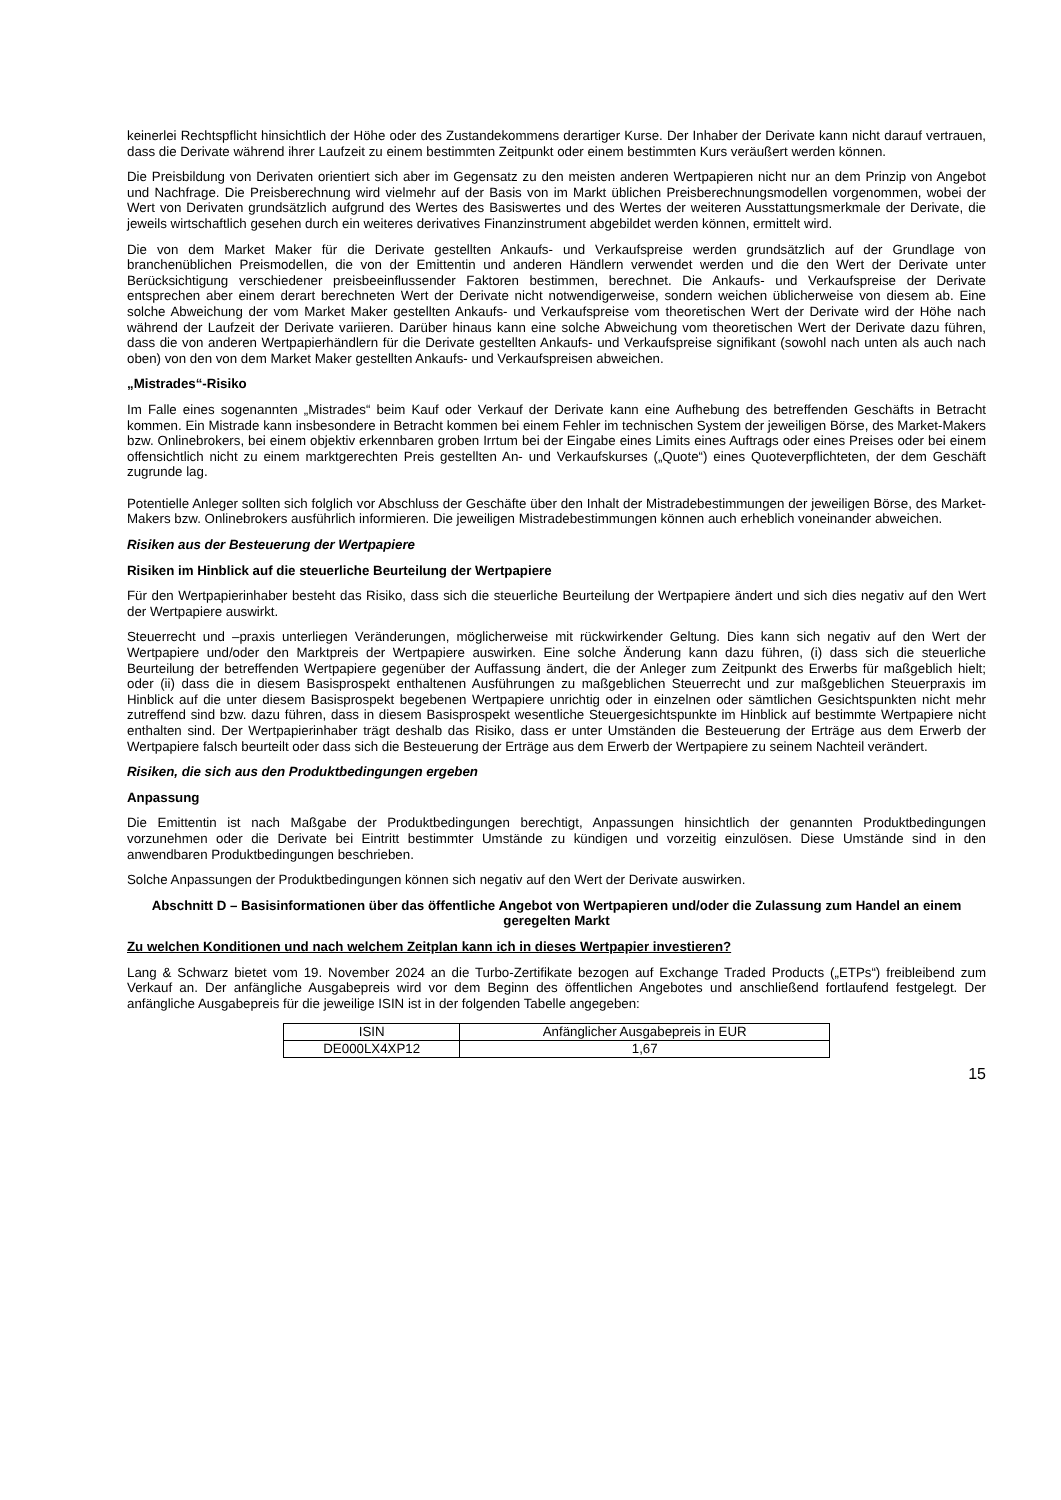keinerlei Rechtspflicht hinsichtlich der Höhe oder des Zustandekommens derartiger Kurse. Der Inhaber der Derivate kann nicht darauf vertrauen, dass die Derivate während ihrer Laufzeit zu einem bestimmten Zeitpunkt oder einem bestimmten Kurs veräußert werden können.
Die Preisbildung von Derivaten orientiert sich aber im Gegensatz zu den meisten anderen Wertpapieren nicht nur an dem Prinzip von Angebot und Nachfrage. Die Preisberechnung wird vielmehr auf der Basis von im Markt üblichen Preisberechnungsmodellen vorgenommen, wobei der Wert von Derivaten grundsätzlich aufgrund des Wertes des Basiswertes und des Wertes der weiteren Ausstattungsmerkmale der Derivate, die jeweils wirtschaftlich gesehen durch ein weiteres derivatives Finanzinstrument abgebildet werden können, ermittelt wird.
Die von dem Market Maker für die Derivate gestellten Ankaufs- und Verkaufspreise werden grundsätzlich auf der Grundlage von branchenüblichen Preismodellen, die von der Emittentin und anderen Händlern verwendet werden und die den Wert der Derivate unter Berücksichtigung verschiedener preisbeeinflussender Faktoren bestimmen, berechnet. Die Ankaufs- und Verkaufspreise der Derivate entsprechen aber einem derart berechneten Wert der Derivate nicht notwendigerweise, sondern weichen üblicherweise von diesem ab. Eine solche Abweichung der vom Market Maker gestellten Ankaufs- und Verkaufspreise vom theoretischen Wert der Derivate wird der Höhe nach während der Laufzeit der Derivate variieren. Darüber hinaus kann eine solche Abweichung vom theoretischen Wert der Derivate dazu führen, dass die von anderen Wertpapierhändlern für die Derivate gestellten Ankaufs- und Verkaufspreise signifikant (sowohl nach unten als auch nach oben) von den von dem Market Maker gestellten Ankaufs- und Verkaufspreisen abweichen.
„Mistrades“-Risiko
Im Falle eines sogenannten „Mistrades“ beim Kauf oder Verkauf der Derivate kann eine Aufhebung des betreffenden Geschäfts in Betracht kommen. Ein Mistrade kann insbesondere in Betracht kommen bei einem Fehler im technischen System der jeweiligen Börse, des Market-Makers bzw. Onlinebrokers, bei einem objektiv erkennbaren groben Irrtum bei der Eingabe eines Limits eines Auftrags oder eines Preises oder bei einem offensichtlich nicht zu einem marktgerechten Preis gestellten An- und Verkaufskurses („Quote“) eines Quoteverpflichteten, der dem Geschäft zugrunde lag.
Potentielle Anleger sollten sich folglich vor Abschluss der Geschäfte über den Inhalt der Mistradebestimmungen der jeweiligen Börse, des Market-Makers bzw. Onlinebrokers ausführlich informieren. Die jeweiligen Mistradebestimmungen können auch erheblich voneinander abweichen.
Risiken aus der Besteuerung der Wertpapiere
Risiken im Hinblick auf die steuerliche Beurteilung der Wertpapiere
Für den Wertpapierinhaber besteht das Risiko, dass sich die steuerliche Beurteilung der Wertpapiere ändert und sich dies negativ auf den Wert der Wertpapiere auswirkt.
Steuerrecht und –praxis unterliegen Veränderungen, möglicherweise mit rückwirkender Geltung. Dies kann sich negativ auf den Wert der Wertpapiere und/oder den Marktpreis der Wertpapiere auswirken. Eine solche Änderung kann dazu führen, (i) dass sich die steuerliche Beurteilung der betreffenden Wertpapiere gegenüber der Auffassung ändert, die der Anleger zum Zeitpunkt des Erwerbs für maßgeblich hielt; oder (ii) dass die in diesem Basisprospekt enthaltenen Ausführungen zu maßgeblichen Steuerrecht und zur maßgeblichen Steuerpraxis im Hinblick auf die unter diesem Basisprospekt begebenen Wertpapiere unrichtig oder in einzelnen oder sämtlichen Gesichtspunkten nicht mehr zutreffend sind bzw. dazu führen, dass in diesem Basisprospekt wesentliche Steuergesichtspunkte im Hinblick auf bestimmte Wertpapiere nicht enthalten sind. Der Wertpapierinhaber trägt deshalb das Risiko, dass er unter Umständen die Besteuerung der Erträge aus dem Erwerb der Wertpapiere falsch beurteilt oder dass sich die Besteuerung der Erträge aus dem Erwerb der Wertpapiere zu seinem Nachteil verändert.
Risiken, die sich aus den Produktbedingungen ergeben
Anpassung
Die Emittentin ist nach Maßgabe der Produktbedingungen berechtigt, Anpassungen hinsichtlich der genannten Produktbedingungen vorzunehmen oder die Derivate bei Eintritt bestimmter Umstände zu kündigen und vorzeitig einzulösen. Diese Umstände sind in den anwendbaren Produktbedingungen beschrieben.
Solche Anpassungen der Produktbedingungen können sich negativ auf den Wert der Derivate auswirken.
Abschnitt D – Basisinformationen über das öffentliche Angebot von Wertpapieren und/oder die Zulassung zum Handel an einem geregelten Markt
Zu welchen Konditionen und nach welchem Zeitplan kann ich in dieses Wertpapier investieren?
Lang & Schwarz bietet vom 19. November 2024 an die Turbo-Zertifikate bezogen auf Exchange Traded Products („ETPs“) freibleibend zum Verkauf an. Der anfängliche Ausgabepreis wird vor dem Beginn des öffentlichen Angebotes und anschließend fortlaufend festgelegt. Der anfängliche Ausgabepreis für die jeweilige ISIN ist in der folgenden Tabelle angegeben:
| ISIN | Anfänglicher Ausgabepreis in EUR |
| --- | --- |
| DE000LX4XP12 | 1,67 |
15